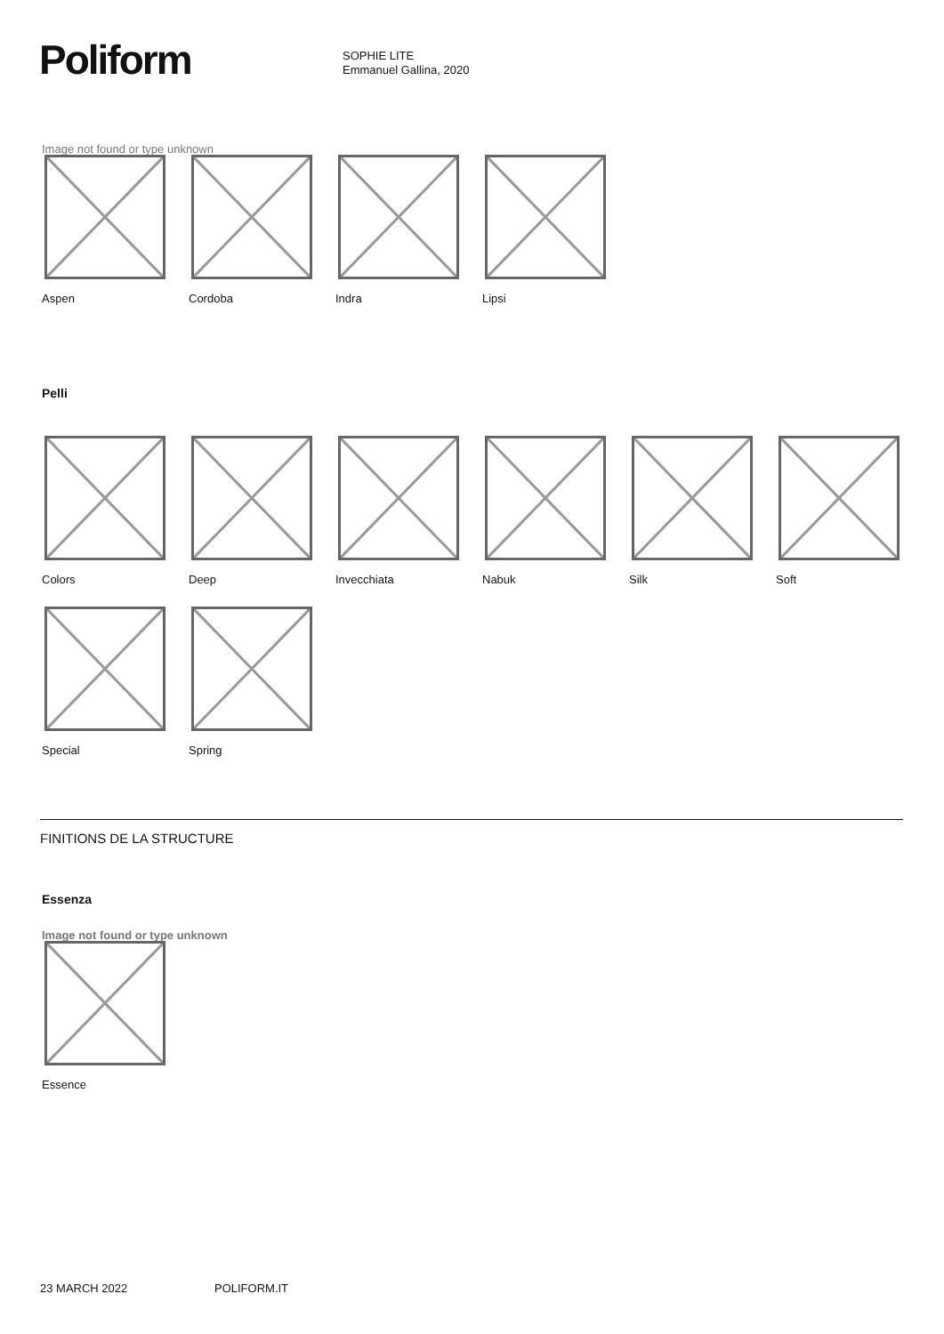Poliform
SOPHIE LITE
Emmanuel Gallina, 2020
Image not found or type unknown
Aspen
Cordoba Indra Lipsi
Pelli
Colors Deep Invecchiata Nabuk Silk Soft
Special Spring
FINITIONS DE LA STRUCTURE
Essenza
Image not found or type unknown
Essence
23 MARCH 2022 POLIFORM.IT